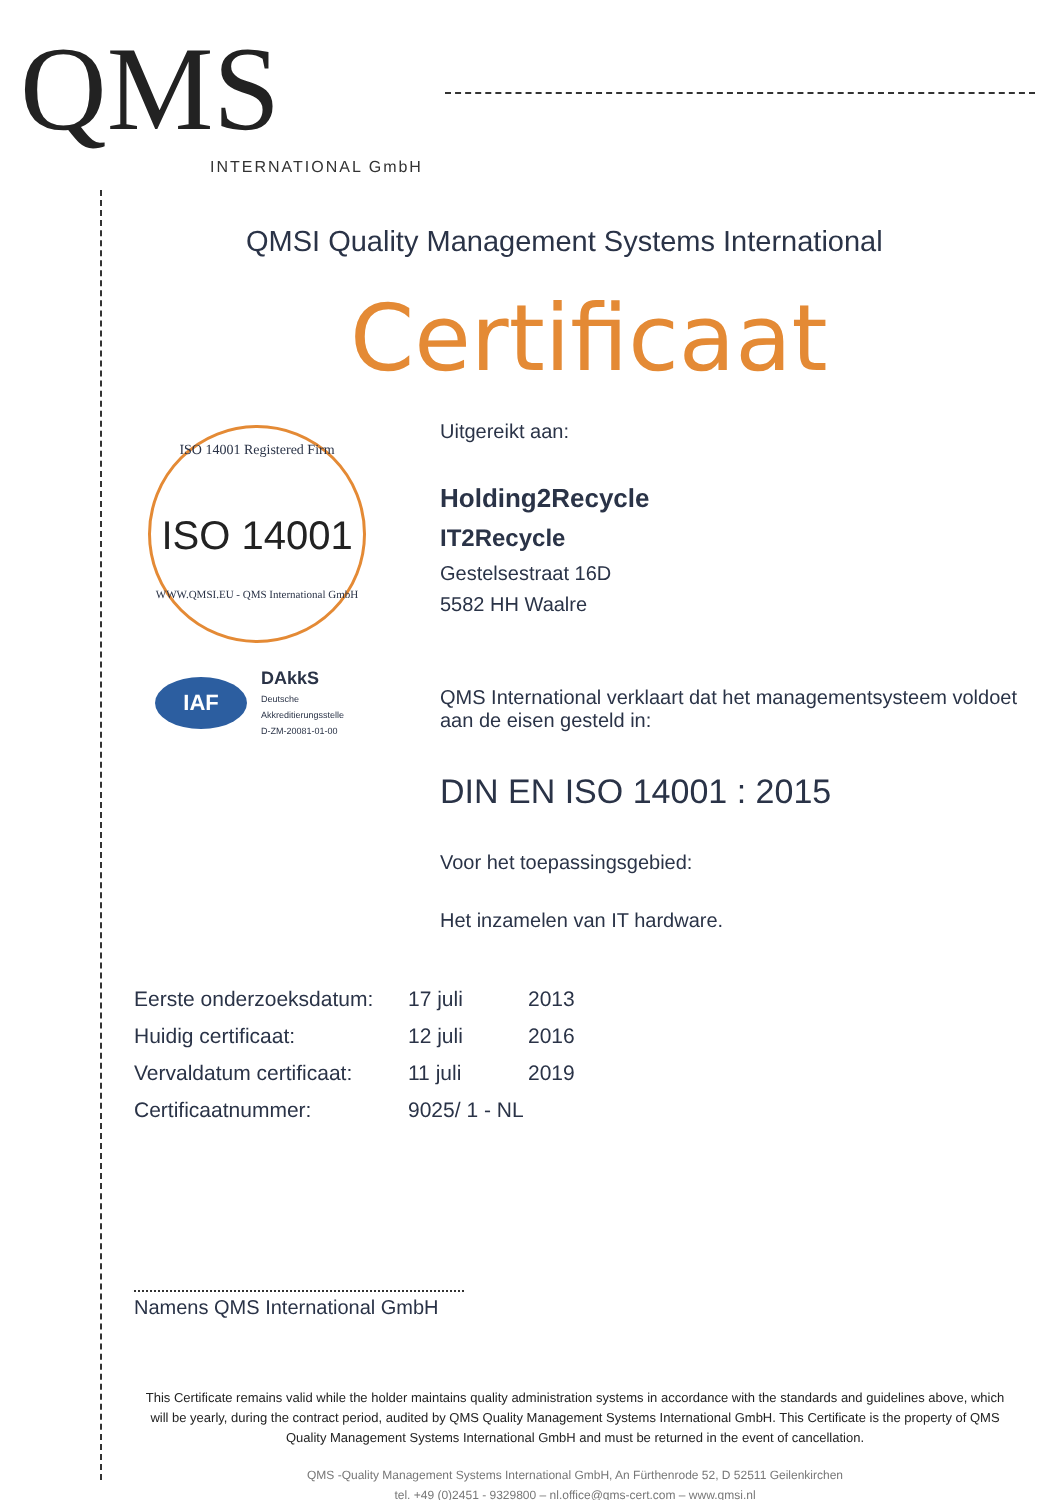QMS
INTERNATIONAL GmbH
QMSI Quality Management Systems International
Certificaat
ISO 14001 Registered Firm
ISO 14001
WWW.QMSI.EU - QMS International GmbH
IAF
DAkkS
Deutsche
Akkreditierungsstelle
D-ZM-20081-01-00
Uitgereikt aan:
Holding2Recycle
IT2Recycle
Gestelsestraat 16D
5582 HH Waalre
QMS International verklaart dat het managementsysteem voldoet aan de eisen gesteld in:
DIN EN ISO 14001 : 2015
Voor het toepassingsgebied:
Het inzamelen van IT hardware.
| Eerste onderzoeksdatum: | 17 juli | 2013 |
| Huidig certificaat: | 12 juli | 2016 |
| Vervaldatum certificaat: | 11 juli | 2019 |
| Certificaatnummer: | 9025/ 1 - NL | |
Namens QMS International GmbH
This Certificate remains valid while the holder maintains quality administration systems in accordance with the standards and guidelines above, which will be yearly, during the contract period, audited by QMS Quality Management Systems International GmbH. This Certificate is the property of QMS Quality Management Systems International GmbH and must be returned in the event of cancellation.
QMS -Quality Management Systems International GmbH, An Fürthenrode 52, D 52511 Geilenkirchen
tel. +49 (0)2451 - 9329800 – nl.office@qms-cert.com – www.qmsi.nl